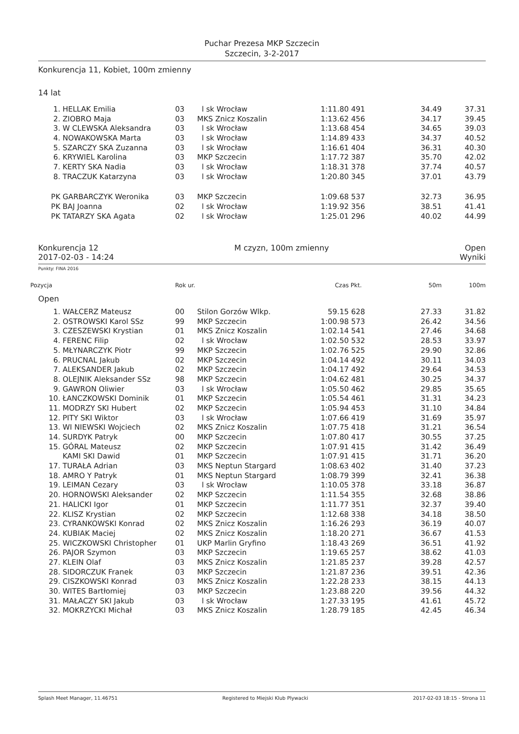Puchar Prezesa MKP Szczecin
Szczecin, 3-2-2017
Konkurencja 11, Kobiet, 100m zmienny
14 lat
| 1. | HELLAK Emilia | 03 | l sk Wrocław | 1:11.80 | 491 | 34.49 | 37.31 |
| 2. | ZIOBRO Maja | 03 | MKS Znicz Koszalin | 1:13.62 | 456 | 34.17 | 39.45 |
| 3. | W CLEWSKA Aleksandra | 03 | l sk Wrocław | 1:13.68 | 454 | 34.65 | 39.03 |
| 4. | NOWAKOWSKA Marta | 03 | l sk Wrocław | 1:14.89 | 433 | 34.37 | 40.52 |
| 5. | SZARCZY SKA Zuzanna | 03 | l sk Wrocław | 1:16.61 | 404 | 36.31 | 40.30 |
| 6. | KRYWIEL Karolina | 03 | MKP Szczecin | 1:17.72 | 387 | 35.70 | 42.02 |
| 7. | KERTY SKA Nadia | 03 | l sk Wrocław | 1:18.31 | 378 | 37.74 | 40.57 |
| 8. | TRACZUK Katarzyna | 03 | l sk Wrocław | 1:20.80 | 345 | 37.01 | 43.79 |
| PK | GARBARCZYK Weronika | 03 | MKP Szczecin | 1:09.68 | 537 | 32.73 | 36.95 |
| PK | BAJ Joanna | 02 | l sk Wrocław | 1:19.92 | 356 | 38.51 | 41.41 |
| PK | TATARZY SKA Agata | 02 | l sk Wrocław | 1:25.01 | 296 | 40.02 | 44.99 |
Konkurencja 12 M czyzn, 100m zmienny Open
2017-02-03 - 14:24 Wyniki
Punkty: FINA 2016
| Pozycja | | Rok ur. | | Czas | Pkt. | 50m | 100m |
| --- | --- | --- | --- | --- | --- | --- | --- |
| Open | | | | | | | |
| 1. | WAŁCERZ Mateusz | 00 | Stilon Gorzów Wlkp. | 59.15 | 628 | 27.33 | 31.82 |
| 2. | OSTROWSKI Karol SSz | 99 | MKP Szczecin | 1:00.98 | 573 | 26.42 | 34.56 |
| 3. | CZESZEWSKI Krystian | 01 | MKS Znicz Koszalin | 1:02.14 | 541 | 27.46 | 34.68 |
| 4. | FERENC Filip | 02 | l sk Wrocław | 1:02.50 | 532 | 28.53 | 33.97 |
| 5. | MŁYNARCZYK Piotr | 99 | MKP Szczecin | 1:02.76 | 525 | 29.90 | 32.86 |
| 6. | PRUCNAL Jakub | 02 | MKP Szczecin | 1:04.14 | 492 | 30.11 | 34.03 |
| 7. | ALEKSANDER Jakub | 02 | MKP Szczecin | 1:04.17 | 492 | 29.64 | 34.53 |
| 8. | OLEJNIK Aleksander SSz | 98 | MKP Szczecin | 1:04.62 | 481 | 30.25 | 34.37 |
| 9. | GAWRON Oliwier | 03 | l sk Wrocław | 1:05.50 | 462 | 29.85 | 35.65 |
| 10. | ŁANCZKOWSKI Dominik | 01 | MKP Szczecin | 1:05.54 | 461 | 31.31 | 34.23 |
| 11. | MODRZY SKI Hubert | 02 | MKP Szczecin | 1:05.94 | 453 | 31.10 | 34.84 |
| 12. | PITY SKI Wiktor | 03 | l sk Wrocław | 1:07.66 | 419 | 31.69 | 35.97 |
| 13. | WI NIEWSKI Wojciech | 02 | MKS Znicz Koszalin | 1:07.75 | 418 | 31.21 | 36.54 |
| 14. | SURDYK Patryk | 00 | MKP Szczecin | 1:07.80 | 417 | 30.55 | 37.25 |
| 15. | GÓRAL Mateusz | 02 | MKP Szczecin | 1:07.91 | 415 | 31.42 | 36.49 |
| | KAMI SKI Dawid | 01 | MKP Szczecin | 1:07.91 | 415 | 31.71 | 36.20 |
| 17. | TURAŁA Adrian | 03 | MKS Neptun Stargard | 1:08.63 | 402 | 31.40 | 37.23 |
| 18. | AMRO Y Patryk | 01 | MKS Neptun Stargard | 1:08.79 | 399 | 32.41 | 36.38 |
| 19. | LEIMAN Cezary | 03 | l sk Wrocław | 1:10.05 | 378 | 33.18 | 36.87 |
| 20. | HORNOWSKI Aleksander | 02 | MKP Szczecin | 1:11.54 | 355 | 32.68 | 38.86 |
| 21. | HALICKI Igor | 01 | MKP Szczecin | 1:11.77 | 351 | 32.37 | 39.40 |
| 22. | KLISZ Krystian | 02 | MKP Szczecin | 1:12.68 | 338 | 34.18 | 38.50 |
| 23. | CYRANKOWSKI Konrad | 02 | MKS Znicz Koszalin | 1:16.26 | 293 | 36.19 | 40.07 |
| 24. | KUBIAK Maciej | 02 | MKS Znicz Koszalin | 1:18.20 | 271 | 36.67 | 41.53 |
| 25. | WICZKOWSKI Christopher | 01 | UKP Marlin Gryfino | 1:18.43 | 269 | 36.51 | 41.92 |
| 26. | PAJOR Szymon | 03 | MKP Szczecin | 1:19.65 | 257 | 38.62 | 41.03 |
| 27. | KLEIN Olaf | 03 | MKS Znicz Koszalin | 1:21.85 | 237 | 39.28 | 42.57 |
| 28. | SIDORCZUK Franek | 03 | MKP Szczecin | 1:21.87 | 236 | 39.51 | 42.36 |
| 29. | CISZKOWSKI Konrad | 03 | MKS Znicz Koszalin | 1:22.28 | 233 | 38.15 | 44.13 |
| 30. | WITES Bartłomiej | 03 | MKP Szczecin | 1:23.88 | 220 | 39.56 | 44.32 |
| 31. | MAŁACZY SKI Jakub | 03 | l sk Wrocław | 1:27.33 | 195 | 41.61 | 45.72 |
| 32. | MOKRZYCKI Michał | 03 | MKS Znicz Koszalin | 1:28.79 | 185 | 42.45 | 46.34 |
Splash Meet Manager, 11.46751 Registered to Miejski Klub Plywacki 2017-02-03 18:15 - Strona 11